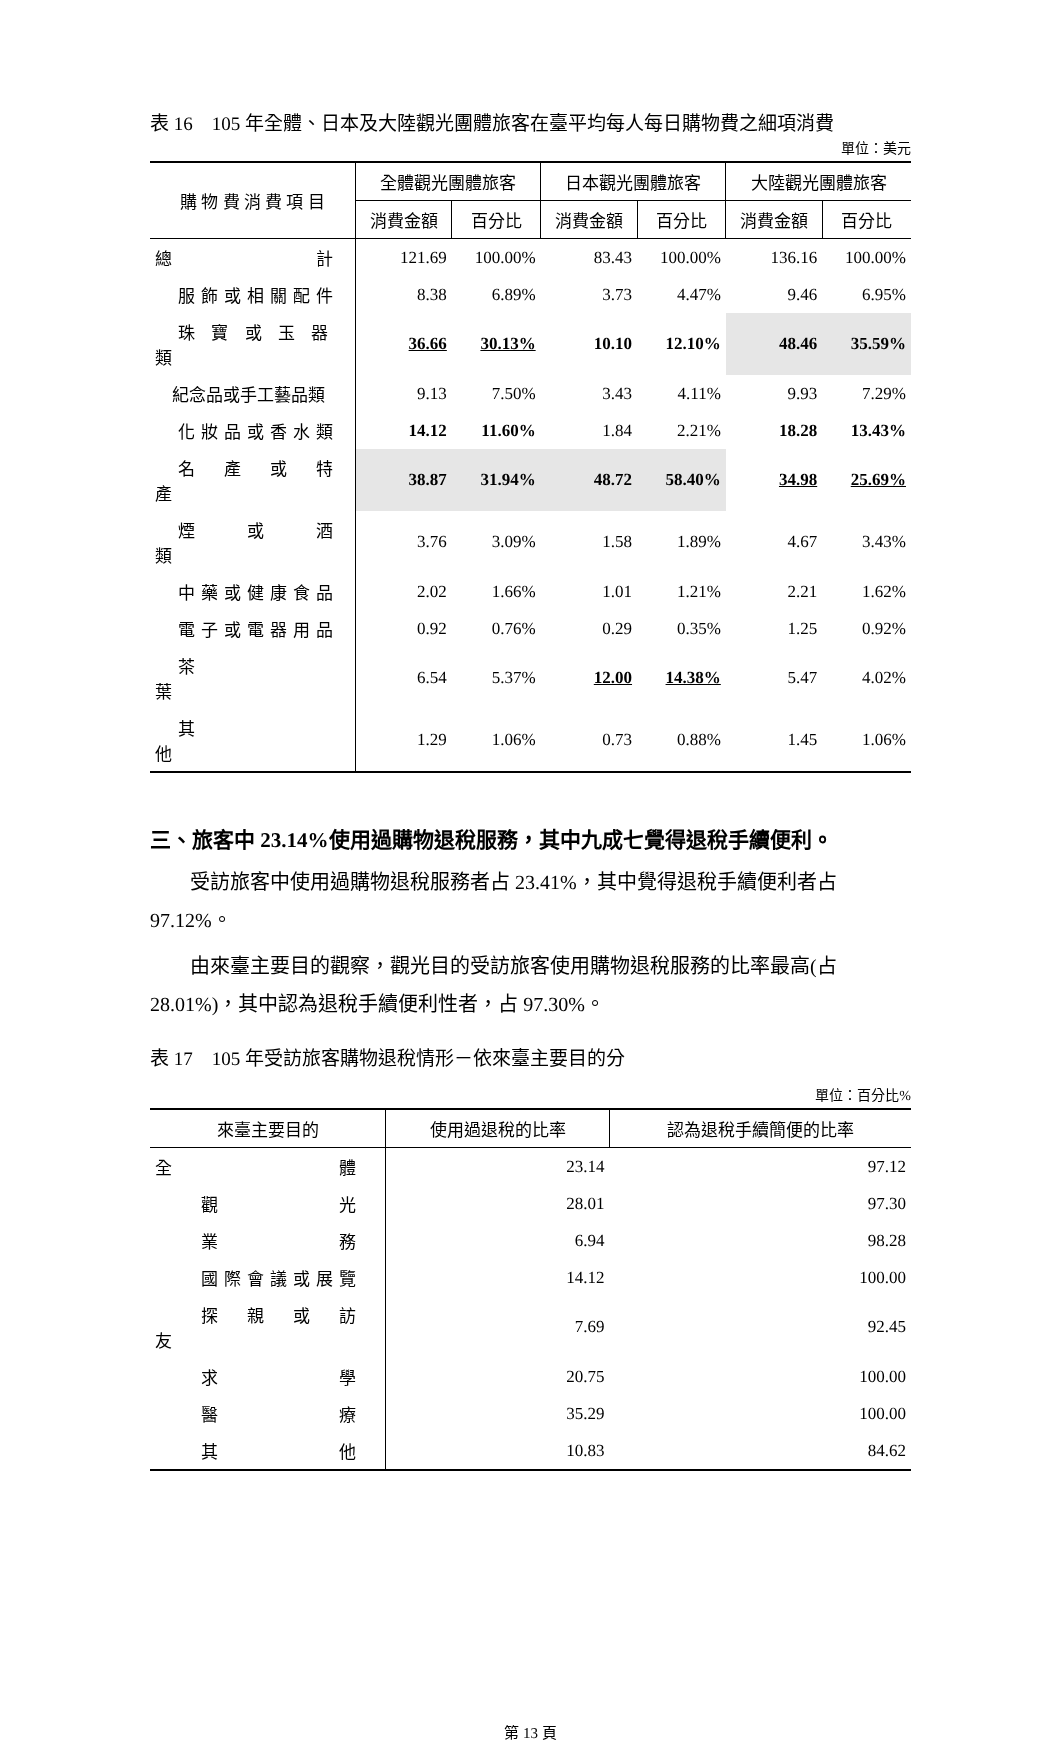表 16　105 年全體、日本及大陸觀光團體旅客在臺平均每人每日購物費之細項消費
單位：美元
| 購 物 費 消 費 項 目 | 全體觀光團體旅客 | | 日本觀光團體旅客 | | 大陸觀光團體旅客 | |
| --- | --- | --- | --- | --- | --- | --- |
| | 消費金額 | 百分比 | 消費金額 | 百分比 | 消費金額 | 百分比 |
| 總 計 | 121.69 | 100.00% | 83.43 | 100.00% | 136.16 | 100.00% |
| 服飾或相關配件 | 8.38 | 6.89% | 3.73 | 4.47% | 9.46 | 6.95% |
| 珠 寶 或 玉 器 類 | 36.66 | 30.13% | 10.10 | 12.10% | 48.46 | 35.59% |
| 紀念品或手工藝品類 | 9.13 | 7.50% | 3.43 | 4.11% | 9.93 | 7.29% |
| 化妝品或香水類 | 14.12 | 11.60% | 1.84 | 2.21% | 18.28 | 13.43% |
| 名 產 或 特 產 | 38.87 | 31.94% | 48.72 | 58.40% | 34.98 | 25.69% |
| 煙 或 酒 類 | 3.76 | 3.09% | 1.58 | 1.89% | 4.67 | 3.43% |
| 中藥或健康食品 | 2.02 | 1.66% | 1.01 | 1.21% | 2.21 | 1.62% |
| 電子或電器用品 | 0.92 | 0.76% | 0.29 | 0.35% | 1.25 | 0.92% |
| 茶 葉 | 6.54 | 5.37% | 12.00 | 14.38% | 5.47 | 4.02% |
| 其 他 | 1.29 | 1.06% | 0.73 | 0.88% | 1.45 | 1.06% |
三、旅客中 23.14%使用過購物退稅服務，其中九成七覺得退稅手續便利。
受訪旅客中使用過購物退稅服務者占 23.41%，其中覺得退稅手續便利者占 97.12%。
由來臺主要目的觀察，觀光目的受訪旅客使用購物退稅服務的比率最高(占 28.01%)，其中認為退稅手續便利性者，占 97.30%。
表 17　105 年受訪旅客購物退稅情形－依來臺主要目的分
單位：百分比%
| 來臺主要目的 | 使用過退稅的比率 | 認為退稅手續簡便的比率 |
| --- | --- | --- |
| 全 體 | 23.14 | 97.12 |
| 觀 光 | 28.01 | 97.30 |
| 業 務 | 6.94 | 98.28 |
| 國際會議或展覽 | 14.12 | 100.00 |
| 探 親 或 訪 友 | 7.69 | 92.45 |
| 求 學 | 20.75 | 100.00 |
| 醫 療 | 35.29 | 100.00 |
| 其 他 | 10.83 | 84.62 |
第 13 頁